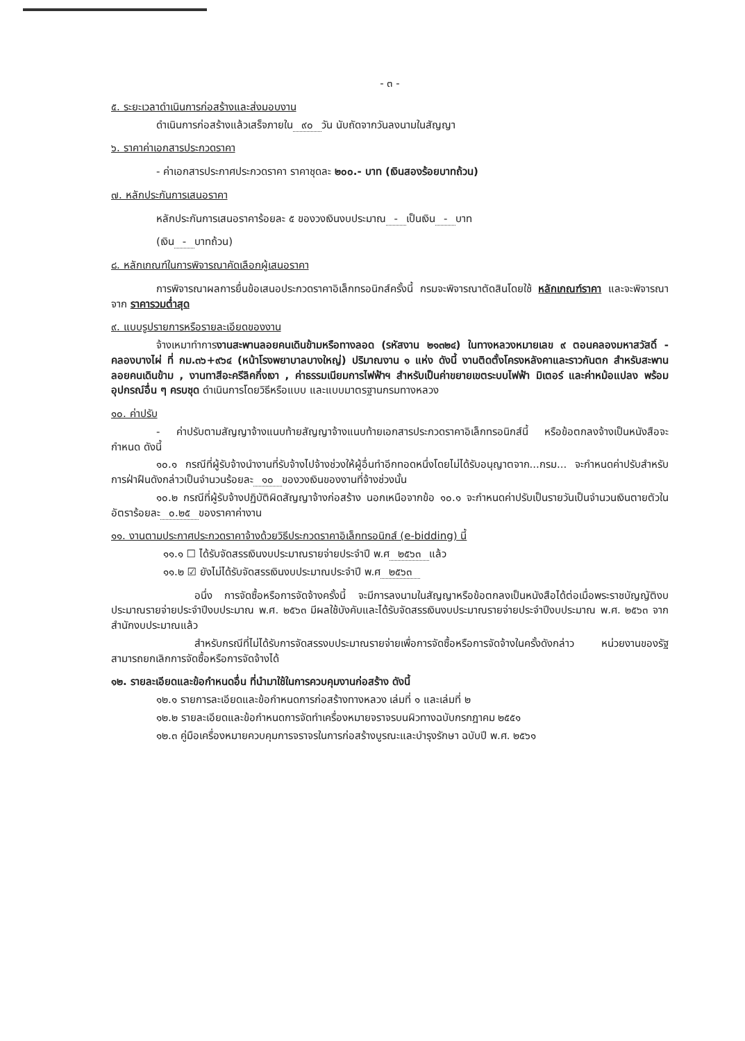- ๓ -
๕. ระยะเวลาดำเนินการก่อสร้างและส่งมอบงาน
ดำเนินการก่อสร้างแล้วเสร็จภายใน ๙๐ วัน นับถัดจากวันลงนามในสัญญา
๖. ราคาค่าเอกสารประกวดราคา
- ค่าเอกสารประกาศประกวดราคา ราคาชุดละ ๒๐๐.- บาท (เงินสองร้อยบาทถ้วน)
๗. หลักประกันการเสนอราคา
หลักประกันการเสนอราคาร้อยละ ๕ ของวงเงินงบประมาณ - เป็นเงิน - บาท
(เงิน - บาทถ้วน)
๘. หลักเกณฑ์ในการพิจารณาคัดเลือกผู้เสนอราคา
การพิจารณาผลการยื่นข้อเสนอประกวดราคาอิเล็กทรอนิกส์ครั้งนี้ กรมจะพิจารณาตัดสินโดยใช้ หลักเกณฑ์ราคา และจะพิจารณาจาก ราคารวมต่ำสุด
๙. แบบรูปรายการหรือรายละเอียดของงาน
จ้างเหมาทำการงานสะพานลอยคนเดินข้ามหรือทางลอด (รหัสงาน ๒๑๓๒๔) ในทางหลวงหมายเลข ๙ ตอนคลองมหาสวัสดิ์ - คลองบางไผ่ ที่ กม.๓๖+๙๖๔ (หน้าโรงพยาบาลบางใหญ่) ปริมาณงาน ๑ แห่ง ดังนี้ งานติดตั้งโครงหลังคาและราวกันตก สำหรับสะพานลอยคนเดินข้าม , งานทาสีอะครีลิคกึ่งเงา , ค่าธรรมเนียมการไฟฟ้าฯ สำหรับเป็นค่าขยายเขตระบบไฟฟ้า มิเตอร์ และค่าหม้อแปลง พร้อมอุปกรณ์อื่น ๆ ครบชุด ดำเนินการโดยวิธีหรือแบบ และแบบมาตรฐานกรมทางหลวง
๑๐. ค่าปรับ
- ค่าปรับตามสัญญาจ้างแนบท้ายสัญญาจ้างแนบท้ายเอกสารประกวดราคาอิเล็กทรอนิกส์นี้ หรือข้อตกลงจ้างเป็นหนังสือจะกำหนด ดังนี้
๑๐.๑ กรณีที่ผู้รับจ้างนำงานที่รับจ้างไปจ้างช่วงให้ผู้อื่นทำอีกทอดหนึ่งโดยไม่ได้รับอนุญาตจาก...กรม... จะกำหนดค่าปรับสำหรับการฝ่าฝืนดังกล่าวเป็นจำนวนร้อยละ ๑๐ ของวงเงินของงานที่จ้างช่วงนั้น
๑๐.๒ กรณีที่ผู้รับจ้างปฏิบัติผิดสัญญาจ้างก่อสร้าง นอกเหนือจากข้อ ๑๐.๑ จะกำหนดค่าปรับเป็นรายวันเป็นจำนวนเงินตายตัวในอัตราร้อยละ ๐.๒๕ ของราคาค่างาน
๑๑. งานตามประกาศประกวดราคาจ้างด้วยวิธีประกวดราคาอิเล็กทรอนิกส์ (e-bidding) นี้
๑๑.๑ ☐ ได้รับจัดสรรเงินงบประมาณรายจ่ายประจำปี พ.ศ ๒๕๖๓ แล้ว
๑๑.๒ ☑ ยังไม่ได้รับจัดสรรเงินงบประมาณประจำปี พ.ศ ๒๕๖๓
อนึ่ง การจัดซื้อหรือการจัดจ้างครั้งนี้ จะมีการลงนามในสัญญาหรือข้อตกลงเป็นหนังสือได้ต่อเมื่อพระราชบัญญัติงบประมาณรายจ่ายประจำปีงบประมาณ พ.ศ. ๒๕๖๓ มีผลใช้บังคับและได้รับจัดสรรเงินงบประมาณรายจ่ายประจำปีงบประมาณ พ.ศ. ๒๕๖๓ จากสำนักงบประมาณแล้ว
สำหรับกรณีที่ไม่ได้รับการจัดสรรงบประมาณรายจ่ายเพื่อการจัดซื้อหรือการจัดจ้างในครั้งดังกล่าว หน่วยงานของรัฐสามารถยกเลิกการจัดซื้อหรือการจัดจ้างได้
๑๒. รายละเอียดและข้อกำหนดอื่น ที่นำมาใช้ในการควบคุมงานก่อสร้าง ดังนี้
๑๒.๑ รายการละเอียดและข้อกำหนดการก่อสร้างทางหลวง เล่มที่ ๑ และเล่มที่ ๒
๑๒.๒ รายละเอียดและข้อกำหนดการจัดทำเครื่องหมายจราจรบนผิวทางฉบับกรกฎาคม ๒๕๕๑
๑๒.๓ คู่มือเครื่องหมายควบคุมการจราจรในการก่อสร้างบูรณะและบำรุงรักษา ฉบับปี พ.ศ. ๒๕๖๑